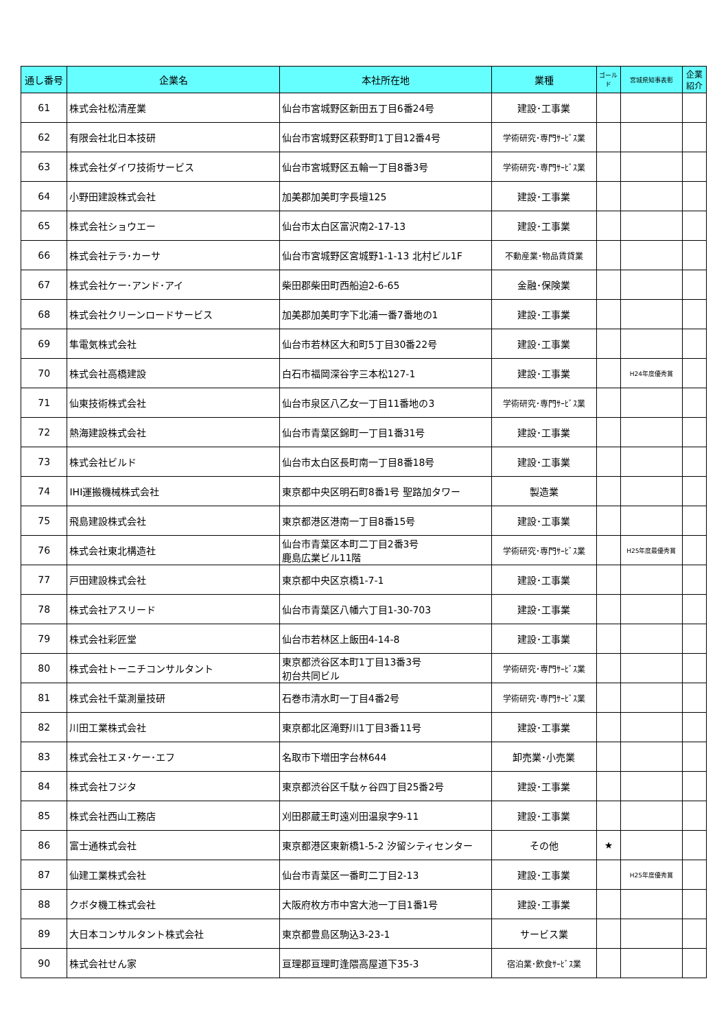| 通し番号 | 企業名 | 本社所在地 | 業種 | ゴールド | 宮城県知事表彰 | 企業紹介 |
| --- | --- | --- | --- | --- | --- | --- |
| 61 | 株式会社松清産業 | 仙台市宮城野区新田五丁目6番24号 | 建設･工事業 | | | |
| 62 | 有限会社北日本技研 | 仙台市宮城野区萩野町1丁目12番4号 | 学術研究･専門ｻｰﾋﾞｽ業 | | | |
| 63 | 株式会社ダイワ技術サービス | 仙台市宮城野区五輪一丁目8番3号 | 学術研究･専門ｻｰﾋﾞｽ業 | | | |
| 64 | 小野田建設株式会社 | 加美郡加美町字長壇125 | 建設･工事業 | | | |
| 65 | 株式会社ショウエー | 仙台市太白区富沢南2-17-13 | 建設･工事業 | | | |
| 66 | 株式会社テラ･カーサ | 仙台市宮城野区宮城野1-1-13 北村ビル1F | 不動産業･物品賃貸業 | | | |
| 67 | 株式会社ケー･アンド･アイ | 柴田郡柴田町西船迫2-6-65 | 金融･保険業 | | | |
| 68 | 株式会社クリーンロードサービス | 加美郡加美町字下北浦一番7番地の1 | 建設･工事業 | | | |
| 69 | 隼電気株式会社 | 仙台市若林区大和町5丁目30番22号 | 建設･工事業 | | | |
| 70 | 株式会社高橋建設 | 白石市福岡深谷字三本松127-1 | 建設･工事業 | | H24年度優秀賞 | |
| 71 | 仙東技術株式会社 | 仙台市泉区八乙女一丁目11番地の3 | 学術研究･専門ｻｰﾋﾞｽ業 | | | |
| 72 | 熱海建設株式会社 | 仙台市青葉区錦町一丁目1番31号 | 建設･工事業 | | | |
| 73 | 株式会社ビルド | 仙台市太白区長町南一丁目8番18号 | 建設･工事業 | | | |
| 74 | IHI運搬機械株式会社 | 東京都中央区明石町8番1号 聖路加タワー | 製造業 | | | |
| 75 | 飛島建設株式会社 | 東京都港区港南一丁目8番15号 | 建設･工事業 | | | |
| 76 | 株式会社東北構造社 | 仙台市青葉区本町二丁目2番3号 鹿島広業ビル11階 | 学術研究･専門ｻｰﾋﾞｽ業 | | H25年度最優秀賞 | |
| 77 | 戸田建設株式会社 | 東京都中央区京橋1-7-1 | 建設･工事業 | | | |
| 78 | 株式会社アスリード | 仙台市青葉区八幡六丁目1-30-703 | 建設･工事業 | | | |
| 79 | 株式会社彩匠堂 | 仙台市若林区上飯田4-14-8 | 建設･工事業 | | | |
| 80 | 株式会社トーニチコンサルタント | 東京都渋谷区本町1丁目13番3号 初台共同ビル | 学術研究･専門ｻｰﾋﾞｽ業 | | | |
| 81 | 株式会社千葉測量技研 | 石巻市清水町一丁目4番2号 | 学術研究･専門ｻｰﾋﾞｽ業 | | | |
| 82 | 川田工業株式会社 | 東京都北区滝野川1丁目3番11号 | 建設･工事業 | | | |
| 83 | 株式会社エヌ･ケー･エフ | 名取市下増田字台林644 | 卸売業･小売業 | | | |
| 84 | 株式会社フジタ | 東京都渋谷区千駄ヶ谷四丁目25番2号 | 建設･工事業 | | | |
| 85 | 株式会社西山工務店 | 刈田郡蔵王町遠刈田温泉字9-11 | 建設･工事業 | | | |
| 86 | 富士通株式会社 | 東京都港区東新橋1-5-2 汐留シティセンター | その他 | ★ | | |
| 87 | 仙建工業株式会社 | 仙台市青葉区一番町二丁目2-13 | 建設･工事業 | | H25年度優秀賞 | |
| 88 | クボタ機工株式会社 | 大阪府枚方市中宮大池一丁目1番1号 | 建設･工事業 | | | |
| 89 | 大日本コンサルタント株式会社 | 東京都豊島区駒込3-23-1 | サービス業 | | | |
| 90 | 株式会社せん家 | 亘理郡亘理町逢隈高屋道下35-3 | 宿泊業･飲食ｻｰﾋﾞｽ業 | | | |